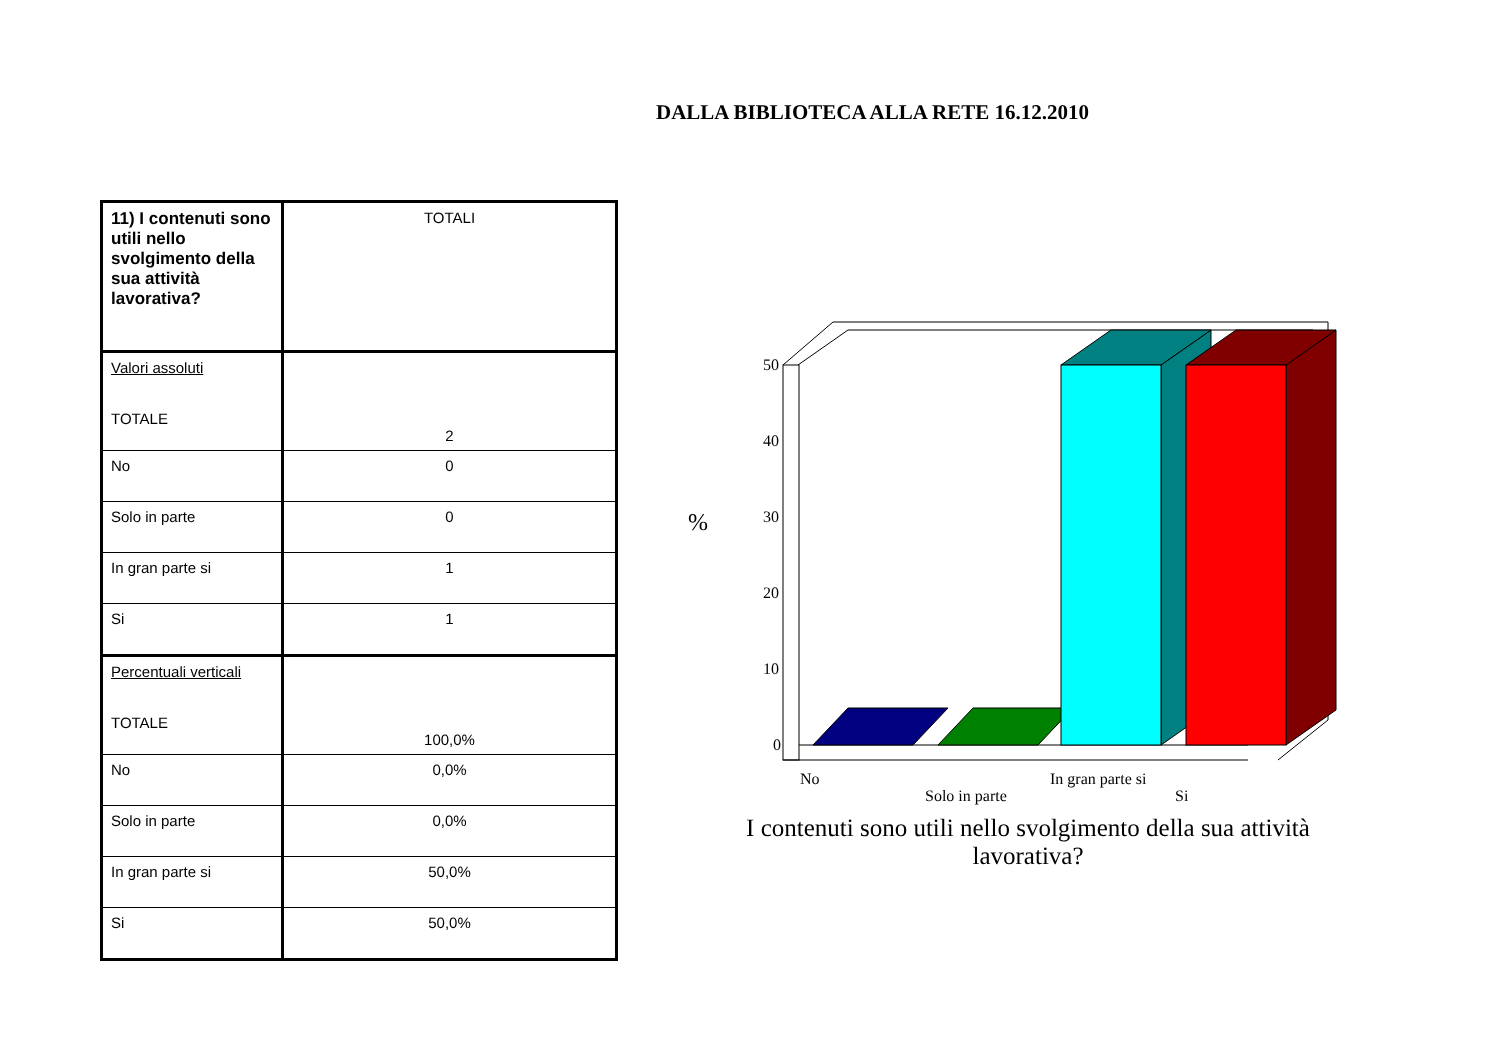DALLA BIBLIOTECA ALLA RETE 16.12.2010
| 11) I contenuti sono utili nello svolgimento della sua attività lavorativa? | TOTALI |
| Valori assoluti TOTALE | 2 |
| No | 0 |
| Solo in parte | 0 |
| In gran parte si | 1 |
| Si | 1 |
| Percentuali verticali TOTALE | 100,0% |
| No | 0,0% |
| Solo in parte | 0,0% |
| In gran parte si | 50,0% |
| Si | 50,0% |
50
40
30
20
10
0
%
No
Solo in parte
In gran parte si
Si
I contenuti sono utili nello svolgimento della sua attività lavorativa?